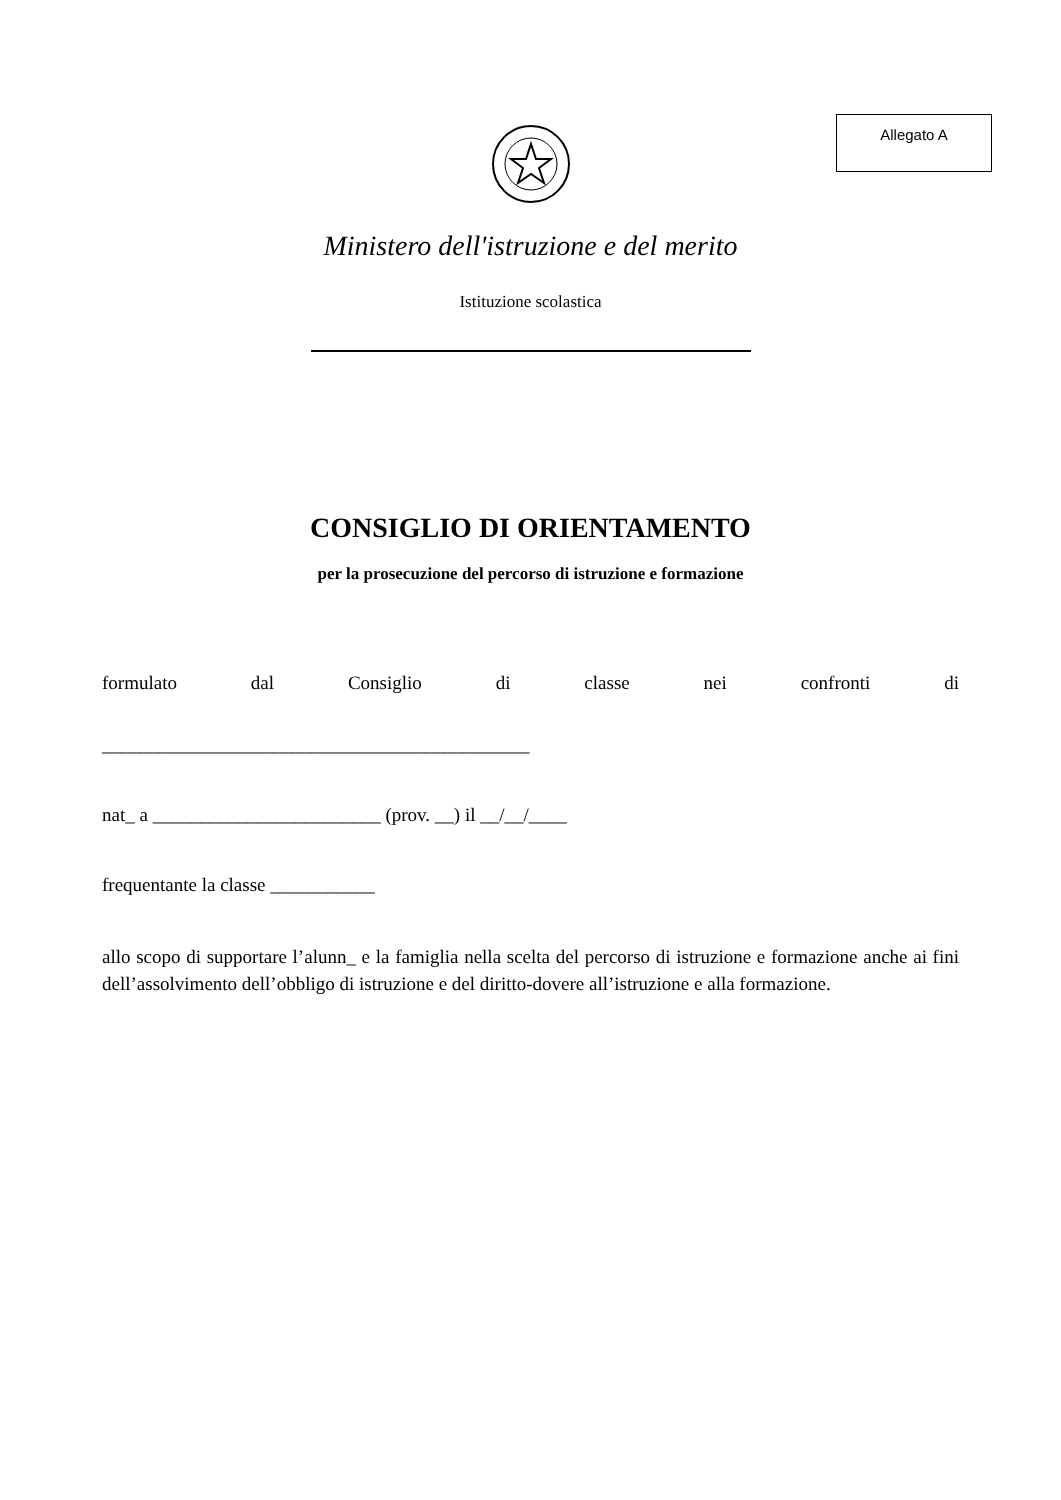Allegato A
Ministero dell'istruzione e del merito
Istituzione scolastica
CONSIGLIO DI ORIENTAMENTO
per la prosecuzione del percorso di istruzione e formazione
formulato dal Consiglio di classe nei confronti di
_____________________________________________
nat_ a ________________________ (prov. __) il __/__/____
frequentante la classe ___________
allo scopo di supportare l’alunn_ e la famiglia nella scelta del percorso di istruzione e formazione anche ai fini dell’assolvimento dell’obbligo di istruzione e del diritto-dovere all’istruzione e alla formazione.